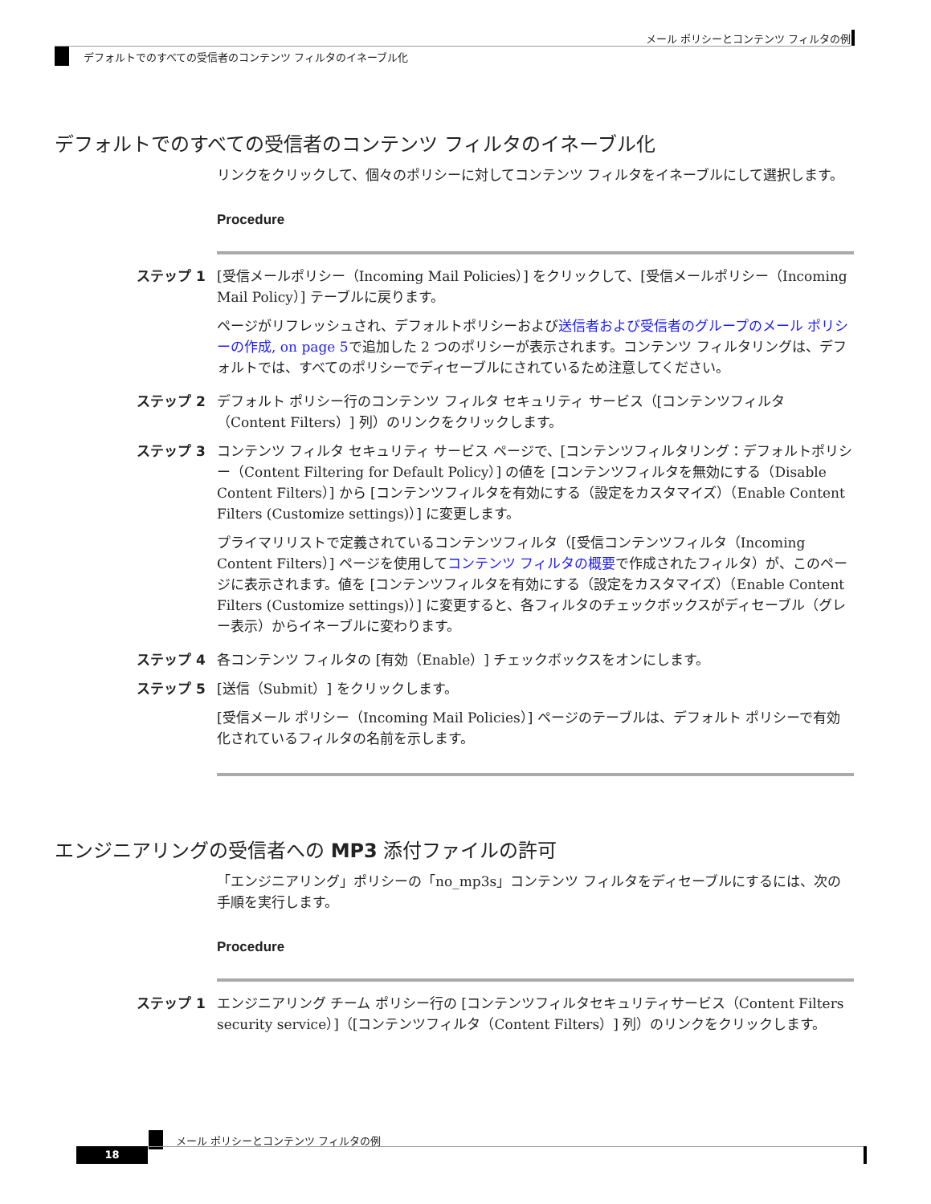メール ポリシーとコンテンツ フィルタの例
デフォルトでのすべての受信者のコンテンツ フィルタのイネーブル化
デフォルトでのすべての受信者のコンテンツ フィルタのイネーブル化
リンクをクリックして、個々のポリシーに対してコンテンツ フィルタをイネーブルにして選択します。
Procedure
ステップ 1 [受信メールポリシー（Incoming Mail Policies）] をクリックして、[受信メールポリシー（Incoming Mail Policy）] テーブルに戻ります。
ページがリフレッシュされ、デフォルトポリシーおよび送信者および受信者のグループのメール ポリシーの作成, on page 5で追加した 2 つのポリシーが表示されます。コンテンツ フィルタリングは、デフォルトでは、すべてのポリシーでディセーブルにされているため注意してください。
ステップ 2 デフォルト ポリシー行のコンテンツ フィルタ セキュリティ サービス（[コンテンツフィルタ（Content Filters）] 列）のリンクをクリックします。
ステップ 3 コンテンツ フィルタ セキュリティ サービス ページで、[コンテンツフィルタリング：デフォルトポリシー（Content Filtering for Default Policy）] の値を [コンテンツフィルタを無効にする（Disable Content Filters）] から [コンテンツフィルタを有効にする（設定をカスタマイズ）（Enable Content Filters (Customize settings)）] に変更します。
プライマリリストで定義されているコンテンツフィルタ（[受信コンテンツフィルタ（Incoming Content Filters）] ページを使用してコンテンツ フィルタの概要で作成されたフィルタ）が、このページに表示されます。値を [コンテンツフィルタを有効にする（設定をカスタマイズ）（Enable Content Filters (Customize settings)）] に変更すると、各フィルタのチェックボックスがディセーブル（グレー表示）からイネーブルに変わります。
ステップ 4 各コンテンツ フィルタの [有効（Enable）] チェックボックスをオンにします。
ステップ 5 [送信（Submit）] をクリックします。
[受信メール ポリシー（Incoming Mail Policies）] ページのテーブルは、デフォルト ポリシーで有効化されているフィルタの名前を示します。
エンジニアリングの受信者への MP3 添付ファイルの許可
「エンジニアリング」ポリシーの「no_mp3s」コンテンツ フィルタをディセーブルにするには、次の手順を実行します。
Procedure
ステップ 1 エンジニアリング チーム ポリシー行の [コンテンツフィルタセキュリティサービス（Content Filters security service）]（[コンテンツフィルタ（Content Filters）] 列）のリンクをクリックします。
メール ポリシーとコンテンツ フィルタの例
18